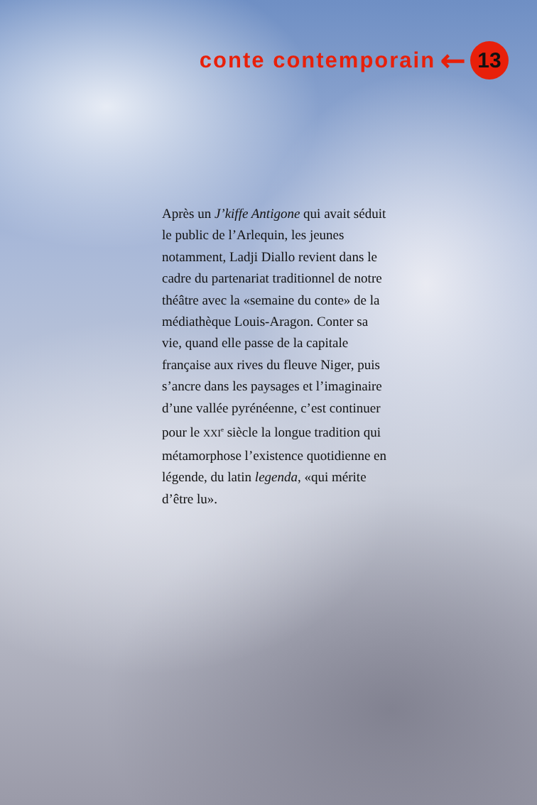conte contemporain ← 13
Après un J’kiffe Antigone qui avait séduit le public de l’Arlequin, les jeunes notamment, Ladji Diallo revient dans le cadre du partenariat traditionnel de notre théâtre avec la «semaine du conte» de la médiathèque Louis-Aragon. Conter sa vie, quand elle passe de la capitale française aux rives du fleuve Niger, puis s’ancre dans les paysages et l’imaginaire d’une vallée pyrénéenne, c’est continuer pour le XXI<sup>e</sup> siècle la longue tradition qui métamorphose l’existence quotidienne en légende, du latin legenda, «qui mérite d’être lu».